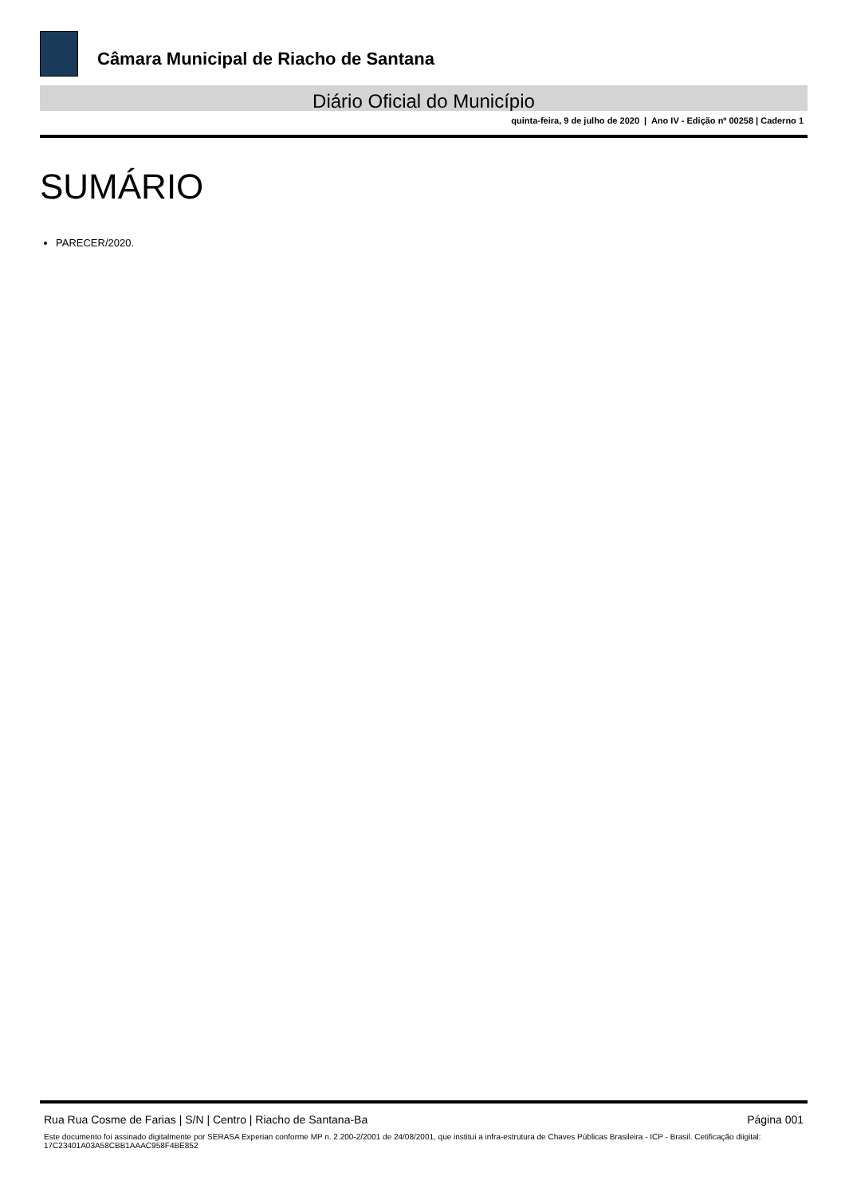Câmara Municipal de Riacho de Santana
Diário Oficial do Município
quinta-feira, 9 de julho de 2020 | Ano IV - Edição nº 00258 | Caderno 1
SUMÁRIO
PARECER/2020.
Rua Rua Cosme de Farias | S/N | Centro | Riacho de Santana-Ba Página 001
Este documento foi assinado digitalmente por SERASA Experian conforme MP n. 2.200-2/2001 de 24/08/2001, que institui a infra-estrutura de Chaves Públicas Brasileira - ICP - Brasil. Cetificação diigital: 17C23401A03A58CBB1AAAC958F4BE852